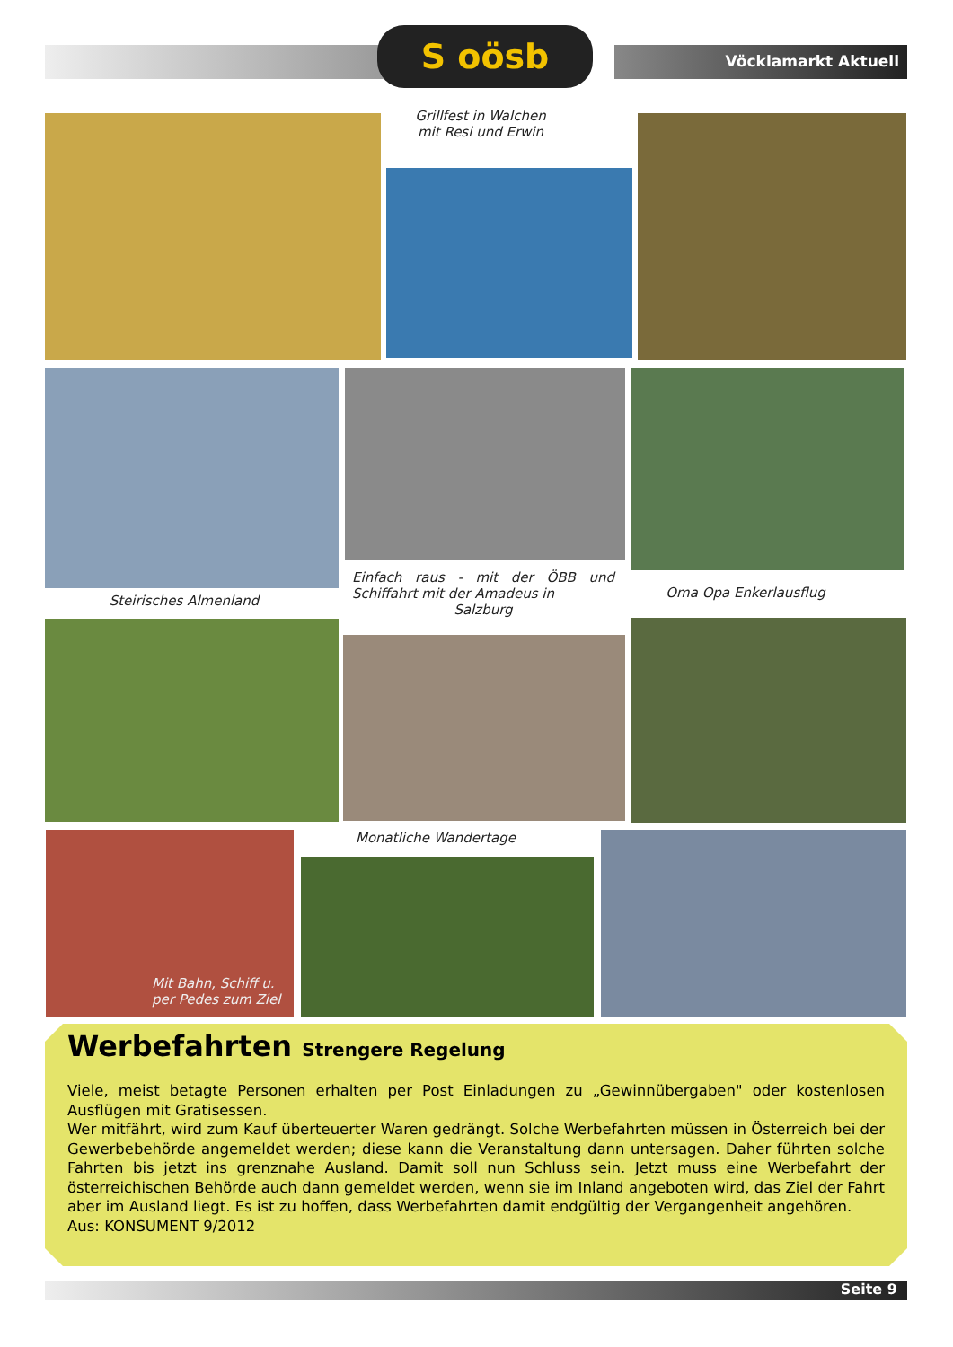S oösb
Vöcklamarkt Aktuell
Grillfest in Walchen
mit Resi und Erwin
Steirisches Almenland
Einfach raus - mit der ÖBB und Schiffahrt mit der Amadeus in
Salzburg
Oma Opa Enkerlausflug
Mit Bahn, Schiff u.
per Pedes zum Ziel
Monatliche Wandertage
Werbefahrten Strengere Regelung
Viele, meist betagte Personen erhalten per Post Einladungen zu „Gewinnübergaben" oder kostenlosen Ausflügen mit Gratisessen.
Wer mitfährt, wird zum Kauf überteuerter Waren gedrängt. Solche Werbefahrten müssen in Österreich bei der Gewerbebehörde angemeldet werden; diese kann die Veranstaltung dann untersagen. Daher führten solche Fahrten bis jetzt ins grenznahe Ausland. Damit soll nun Schluss sein. Jetzt muss eine Werbefahrt der österreichischen Behörde auch dann gemeldet werden, wenn sie im Inland angeboten wird, das Ziel der Fahrt aber im Ausland liegt. Es ist zu hoffen, dass Werbefahrten damit endgültig der Vergangenheit angehören.
Aus: KONSUMENT 9/2012
Seite 9